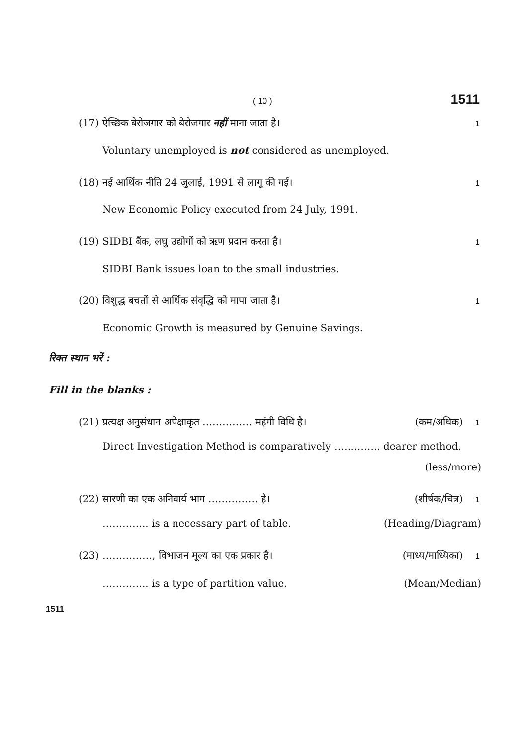( 10 ) 1511
(17) ऐच्छिक बेरोजगार को बेरोजगार नहीं माना जाता है। 1
Voluntary unemployed is not considered as unemployed.
(18) नई आर्थिक नीति 24 जुलाई, 1991 से लागू की गई। 1
New Economic Policy executed from 24 July, 1991.
(19) SIDBI बैंक, लघु उद्योगों को ऋण प्रदान करता है। 1
SIDBI Bank issues loan to the small industries.
(20) विशुद्ध बचतों से आर्थिक संवृद्धि को मापा जाता है। 1
Economic Growth is measured by Genuine Savings.
रिक्त स्थान भरें :
Fill in the blanks :
(21) प्रत्यक्ष अनुसंधान अपेक्षाकृत …………… महंगी विधि है। (कम/अधिक) 1
Direct Investigation Method is comparatively ………….. dearer method.
(less/more)
(22) सारणी का एक अनिवार्य भाग …………… है। (शीर्षक/चित्र) 1
………….. is a necessary part of table. (Heading/Diagram)
(23) ……………, विभाजन मूल्य का एक प्रकार है। (माध्य/माध्यिका) 1
………….. is a type of partition value. (Mean/Median)
1511